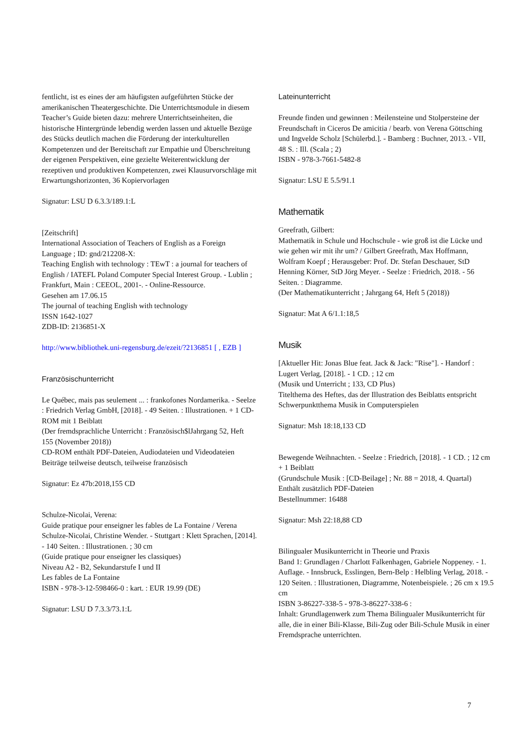fentlicht, ist es eines der am häufigsten aufgeführten Stücke der amerikanischen Theatergeschichte. Die Unterrichtsmodule in diesem Teacher’s Guide bieten dazu: mehrere Unterrichtseinheiten, die historische Hintergründe lebendig werden lassen und aktuelle Bezüge des Stücks deutlich machen die Förderung der interkulturellen Kompetenzen und der Bereitschaft zur Empathie und Überschreitung der eigenen Perspektiven, eine gezielte Weiterentwicklung der rezeptiven und produktiven Kompetenzen, zwei Klausurvorschläge mit Erwartungshorizonten, 36 Kopiervorlagen
Signatur: LSU D 6.3.3/189.1:L
[Zeitschrift]
International Association of Teachers of English as a Foreign Language ; ID: gnd/212208-X:
Teaching English with technology : TEwT : a journal for teachers of English / IATEFL Poland Computer Special Interest Group. - Lublin ; Frankfurt, Main : CEEOL, 2001-. - Online-Ressource.
Gesehen am 17.06.15
The journal of teaching English with technology
ISSN 1642-1027
ZDB-ID: 2136851-X
http://www.bibliothek.uni-regensburg.de/ezeit/?2136851 [ , EZB ]
Französischunterricht
Le Québec, mais pas seulement ... : frankofones Nordamerika. - Seelze : Friedrich Verlag GmbH, [2018]. - 49 Seiten. : Illustrationen. + 1 CD-ROM mit 1 Beiblatt
(Der fremdsprachliche Unterricht : Französisch$lJahrgang 52, Heft 155 (November 2018))
CD-ROM enthält PDF-Dateien, Audiodateien und Videodateien
Beiträge teilweise deutsch, teilweise französisch
Signatur: Ez 47b:2018,155 CD
Schulze-Nicolai, Verena:
Guide pratique pour enseigner les fables de La Fontaine / Verena Schulze-Nicolai, Christine Wender. - Stuttgart : Klett Sprachen, [2014]. - 140 Seiten. : Illustrationen. ; 30 cm
(Guide pratique pour enseigner les classiques)
Niveau A2 - B2, Sekundarstufe I und II
Les fables de La Fontaine
ISBN - 978-3-12-598466-0 : kart. : EUR 19.99 (DE)
Signatur: LSU D 7.3.3/73.1:L
Lateinunterricht
Freunde finden und gewinnen : Meilensteine und Stolpersteine der Freundschaft in Ciceros De amicitia / bearb. von Verena Göttsching und Ingvelde Scholz [Schülerbd.]. - Bamberg : Buchner, 2013. - VII, 48 S. : Ill. (Scala ; 2)
ISBN - 978-3-7661-5482-8
Signatur: LSU E 5.5/91.1
Mathematik
Greefrath, Gilbert:
Mathematik in Schule und Hochschule - wie groß ist die Lücke und wie gehen wir mit ihr um? / Gilbert Greefrath, Max Hoffmann, Wolfram Koepf ; Herausgeber: Prof. Dr. Stefan Deschauer, StD Henning Körner, StD Jörg Meyer. - Seelze : Friedrich, 2018. - 56 Seiten. : Diagramme.
(Der Mathematikunterricht ; Jahrgang 64, Heft 5 (2018))
Signatur: Mat A 6/1.1:18,5
Musik
[Aktueller Hit: Jonas Blue feat. Jack & Jack: "Rise"]. - Handorf : Lugert Verlag, [2018]. - 1 CD. ; 12 cm
(Musik und Unterricht ; 133, CD Plus)
Titelthema des Heftes, das der Illustration des Beiblatts entspricht
Schwerpunktthema Musik in Computerspielen
Signatur: Msh 18:18,133 CD
Bewegende Weihnachten. - Seelze : Friedrich, [2018]. - 1 CD. ; 12 cm + 1 Beiblatt
(Grundschule Musik : [CD-Beilage] ; Nr. 88 = 2018, 4. Quartal)
Enthält zusätzlich PDF-Dateien
Bestellnummer: 16488
Signatur: Msh 22:18,88 CD
Bilingualer Musikunterricht in Theorie und Praxis
Band 1: Grundlagen / Charlott Falkenhagen, Gabriele Noppeney. - 1. Auflage. - Innsbruck, Esslingen, Bern-Belp : Helbling Verlag, 2018. - 120 Seiten. : Illustrationen, Diagramme, Notenbeispiele. ; 26 cm x 19.5 cm
ISBN 3-86227-338-5 - 978-3-86227-338-6 :
Inhalt: Grundlagenwerk zum Thema Bilingualer Musikunterricht für alle, die in einer Bili-Klasse, Bili-Zug oder Bili-Schule Musik in einer Fremdsprache unterrichten.
7